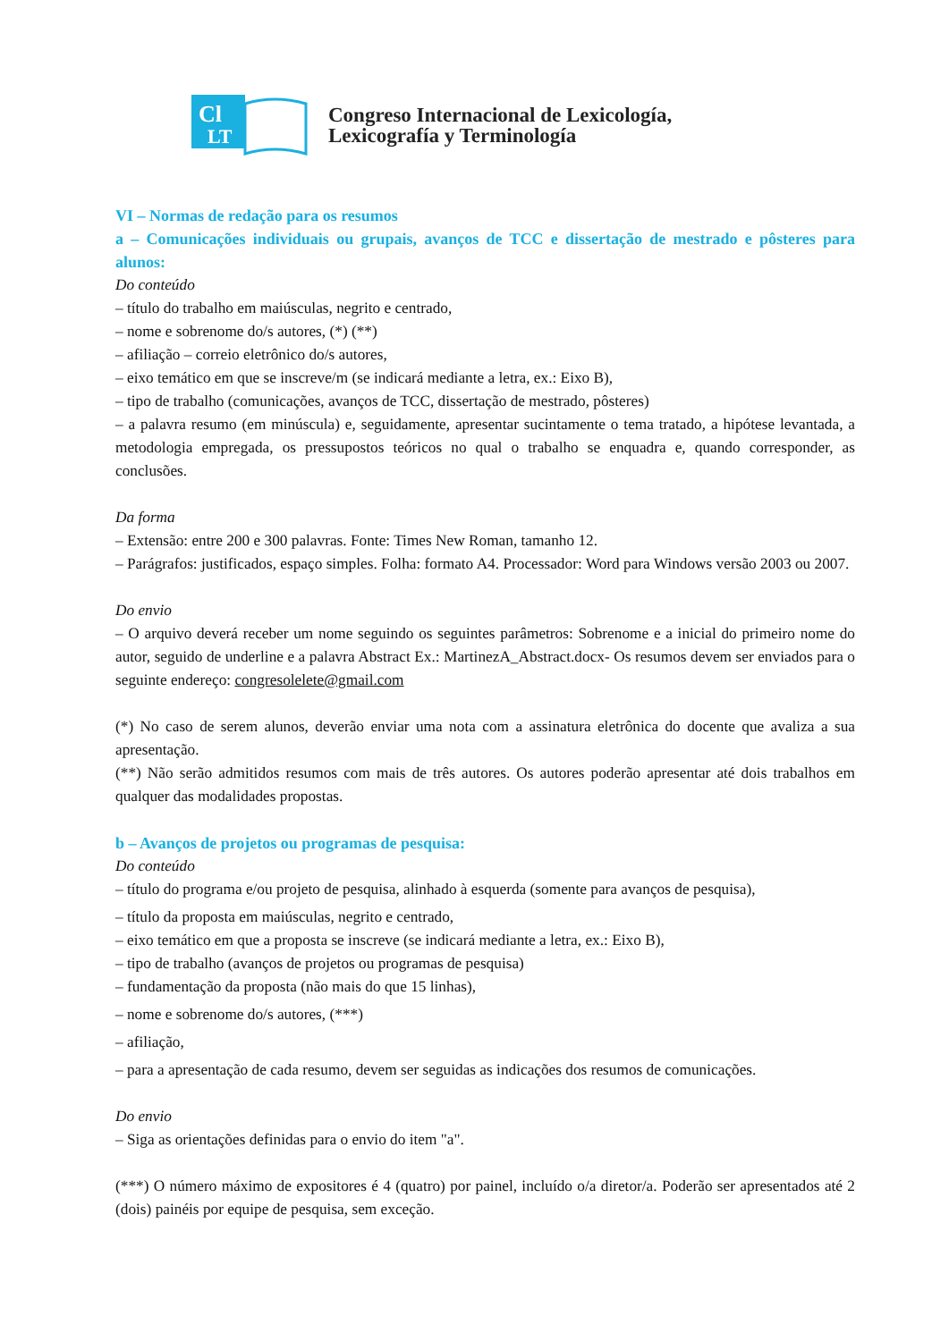Cl
LT
Congreso Internacional de Lexicología,
Lexicografía y Terminología
VI – Normas de redação para os resumos
a – Comunicações individuais ou grupais, avanços de TCC e dissertação de mestrado e pôsteres para alunos:
Do conteúdo
– título do trabalho em maiúsculas, negrito e centrado,
– nome e sobrenome do/s autores, (*) (**)
– afiliação – correio eletrônico do/s autores,
– eixo temático em que se inscreve/m (se indicará mediante a letra, ex.: Eixo B),
– tipo de trabalho (comunicações, avanços de TCC, dissertação de mestrado, pôsteres)
– a palavra resumo (em minúscula) e, seguidamente, apresentar sucintamente o tema tratado, a hipótese levantada, a metodologia empregada, os pressupostos teóricos no qual o trabalho se enquadra e, quando corresponder, as conclusões.
Da forma
– Extensão: entre 200 e 300 palavras. Fonte: Times New Roman, tamanho 12.
– Parágrafos: justificados, espaço simples. Folha: formato A4. Processador: Word para Windows versão 2003 ou 2007.
Do envio
– O arquivo deverá receber um nome seguindo os seguintes parâmetros: Sobrenome e a inicial do primeiro nome do autor, seguido de underline e a palavra Abstract Ex.: MartinezA_Abstract.docx- Os resumos devem ser enviados para o seguinte endereço: congresolelete@gmail.com
(*) No caso de serem alunos, deverão enviar uma nota com a assinatura eletrônica do docente que avaliza a sua apresentação.
(**) Não serão admitidos resumos com mais de três autores. Os autores poderão apresentar até dois trabalhos em qualquer das modalidades propostas.
b – Avanços de projetos ou programas de pesquisa:
Do conteúdo
– título do programa e/ou projeto de pesquisa, alinhado à esquerda (somente para avanços de pesquisa),
– título da proposta em maiúsculas, negrito e centrado,
– eixo temático em que a proposta se inscreve (se indicará mediante a letra, ex.: Eixo B),
– tipo de trabalho (avanços de projetos ou programas de pesquisa)
– fundamentação da proposta (não mais do que 15 linhas),
– nome e sobrenome do/s autores, (***)
– afiliação,
– para a apresentação de cada resumo, devem ser seguidas as indicações dos resumos de comunicações.
Do envio
– Siga as orientações definidas para o envio do item "a".
(***) O número máximo de expositores é 4 (quatro) por painel, incluído o/a diretor/a. Poderão ser apresentados até 2 (dois) painéis por equipe de pesquisa, sem exceção.